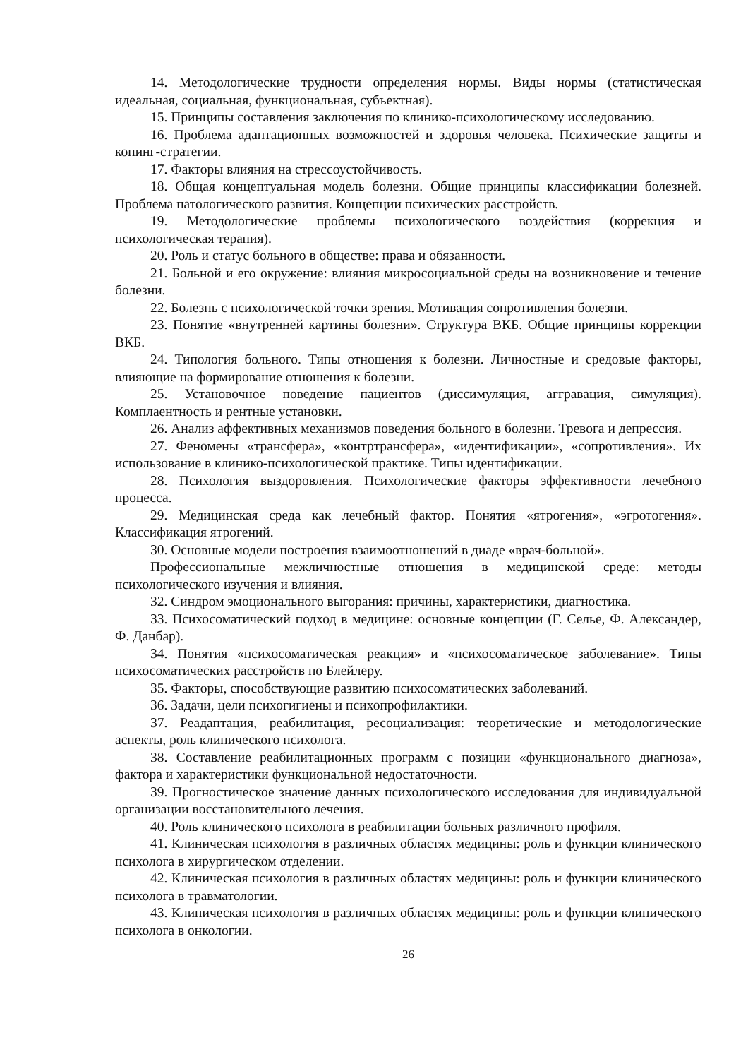14. Методологические трудности определения нормы. Виды нормы (статистическая идеальная, социальная, функциональная, субъектная).
15. Принципы составления заключения по клинико-психологическому исследованию.
16. Проблема адаптационных возможностей и здоровья человека. Психические защиты и копинг-стратегии.
17. Факторы влияния на стрессоустойчивость.
18. Общая концептуальная модель болезни. Общие принципы классификации болезней. Проблема патологического развития. Концепции психических расстройств.
19. Методологические проблемы психологического воздействия (коррекция и психологическая терапия).
20. Роль и статус больного в обществе: права и обязанности.
21. Больной и его окружение: влияния микросоциальной среды на возникновение и течение болезни.
22. Болезнь с психологической точки зрения. Мотивация сопротивления болезни.
23. Понятие «внутренней картины болезни». Структура ВКБ. Общие принципы коррекции ВКБ.
24. Типология больного. Типы отношения к болезни. Личностные и средовые факторы, влияющие на формирование отношения к болезни.
25. Установочное поведение пациентов (диссимуляция, аггравация, симуляция). Комплаентность и рентные установки.
26. Анализ аффективных механизмов поведения больного в болезни. Тревога и депрессия.
27. Феномены «трансфера», «контртрансфера», «идентификации», «сопротивления». Их использование в клинико-психологической практике. Типы идентификации.
28. Психология выздоровления. Психологические факторы эффективности лечебного процесса.
29. Медицинская среда как лечебный фактор. Понятия «ятрогения», «эгротогения». Классификация ятрогений.
30. Основные модели построения взаимоотношений в диаде «врач-больной».
Профессиональные межличностные отношения в медицинской среде: методы психологического изучения и влияния.
32. Синдром эмоционального выгорания: причины, характеристики, диагностика.
33. Психосоматический подход в медицине: основные концепции (Г. Селье, Ф. Александер, Ф. Данбар).
34. Понятия «психосоматическая реакция» и «психосоматическое заболевание». Типы психосоматических расстройств по Блейлеру.
35. Факторы, способствующие развитию психосоматических заболеваний.
36. Задачи, цели психогигиены и психопрофилактики.
37. Реадаптация, реабилитация, ресоциализация: теоретические и методологические аспекты, роль клинического психолога.
38. Составление реабилитационных программ с позиции «функционального диагноза», фактора и характеристики функциональной недостаточности.
39. Прогностическое значение данных психологического исследования для индивидуальной организации восстановительного лечения.
40. Роль клинического психолога в реабилитации больных различного профиля.
41. Клиническая психология в различных областях медицины: роль и функции клинического психолога в хирургическом отделении.
42. Клиническая психология в различных областях медицины: роль и функции клинического психолога в травматологии.
43. Клиническая психология в различных областях медицины: роль и функции клинического психолога в онкологии.
26